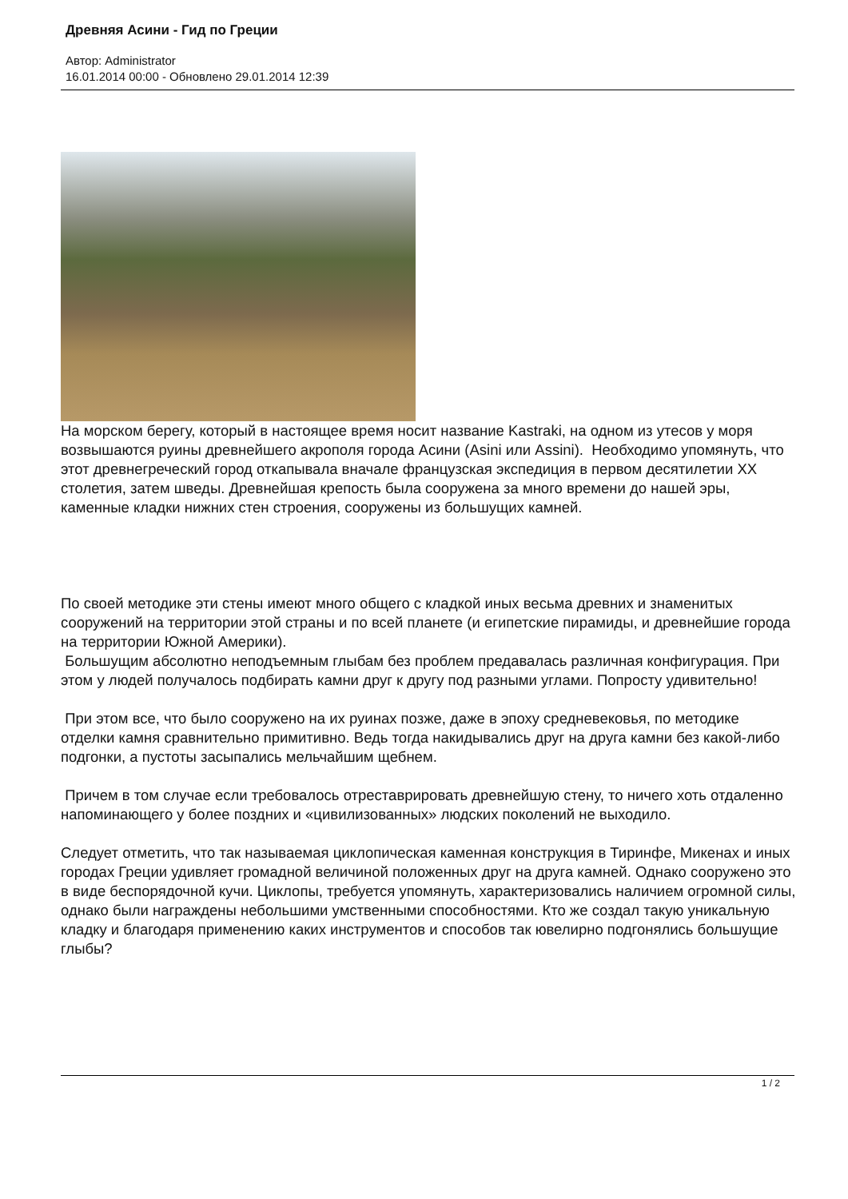Древняя Асини - Гид по Греции
Автор: Administrator
16.01.2014 00:00 - Обновлено 29.01.2014 12:39
На морском берегу, который в настоящее время носит название Kastraki, на одном из утесов у моря возвышаются руины древнейшего акрополя города Асини (Asini или Assini). Необходимо упомянуть, что этот древнегреческий город откапывала вначале французская экспедиция в первом десятилетии XX столетия, затем шведы. Древнейшая крепость была сооружена за много времени до нашей эры, каменные кладки нижних стен строения, сооружены из большущих камней.
По своей методике эти стены имеют много общего с кладкой иных весьма древних и знаменитых сооружений на территории этой страны и по всей планете (и египетские пирамиды, и древнейшие города на территории Южной Америки).
Большущим абсолютно неподъемным глыбам без проблем предавалась различная конфигурация. При этом у людей получалось подбирать камни друг к другу под разными углами. Попросту удивительно!
При этом все, что было сооружено на их руинах позже, даже в эпоху средневековья, по методике отделки камня сравнительно примитивно. Ведь тогда накидывались друг на друга камни без какой-либо подгонки, а пустоты засыпались мельчайшим щебнем.
Причем в том случае если требовалось отреставрировать древнейшую стену, то ничего хоть отдаленно напоминающего у более поздних и «цивилизованных» людских поколений не выходило.
Следует отметить, что так называемая циклопическая каменная конструкция в Тиринфе, Микенах и иных городах Греции удивляет громадной величиной положенных друг на друга камней. Однако сооружено это в виде беспорядочной кучи. Циклопы, требуется упомянуть, характеризовались наличием огромной силы, однако были награждены небольшими умственными способностями. Кто же создал такую уникальную кладку и благодаря применению каких инструментов и способов так ювелирно подгонялись большущие глыбы?
1 / 2